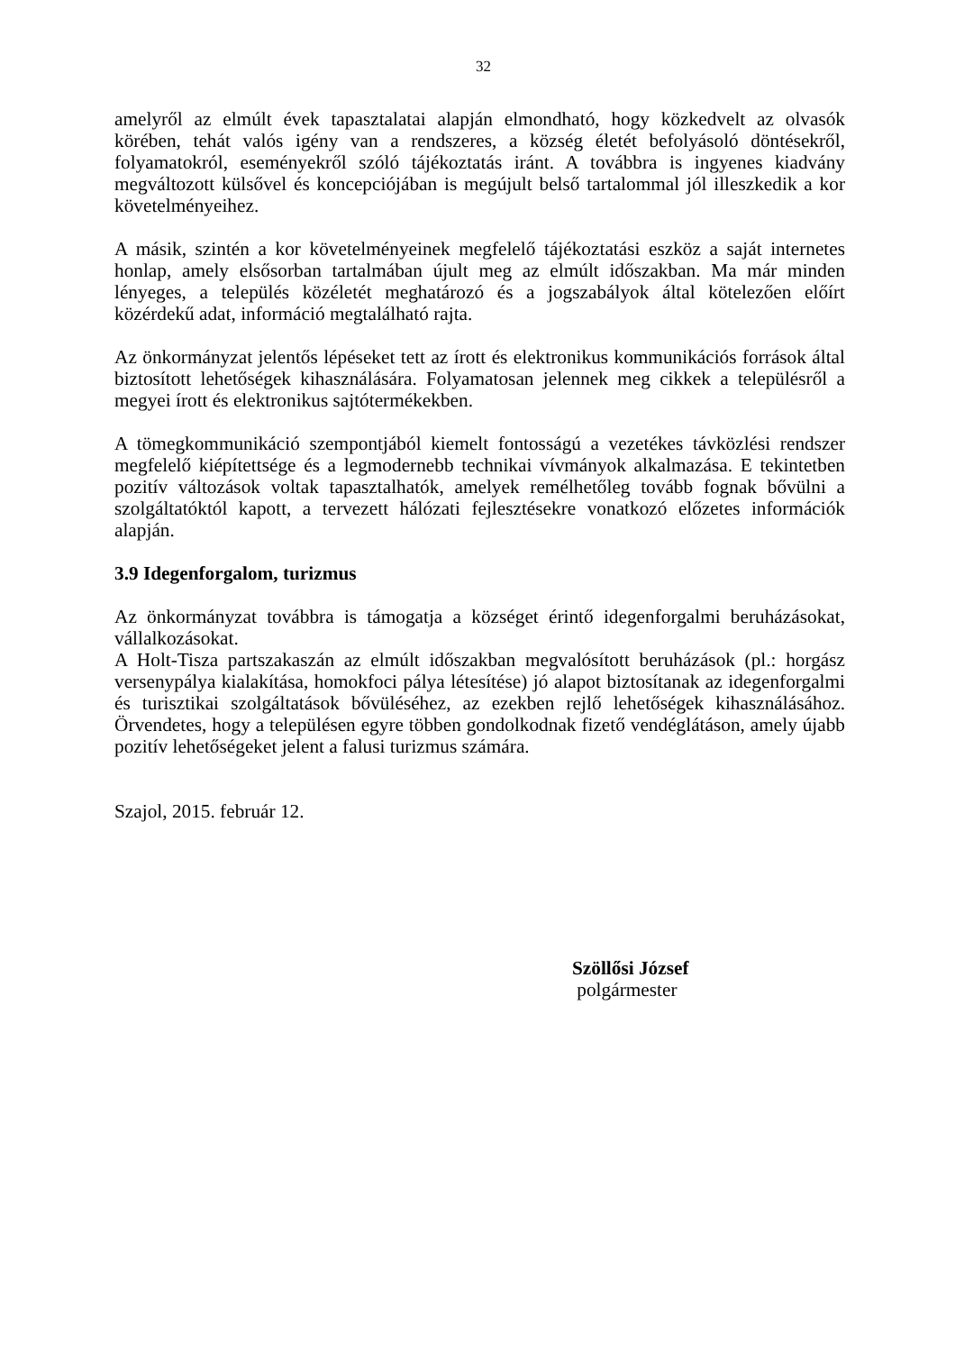32
amelyről az elmúlt évek tapasztalatai alapján elmondható, hogy közkedvelt az olvasók körében, tehát valós igény van a rendszeres, a község életét befolyásoló döntésekről, folyamatokról, eseményekről szóló tájékoztatás iránt. A továbbra is ingyenes kiadvány megváltozott külsővel és koncepciójában is megújult belső tartalommal jól illeszkedik a kor követelményeihez.
A másik, szintén a kor követelményeinek megfelelő tájékoztatási eszköz a saját internetes honlap, amely elsősorban tartalmában újult meg az elmúlt időszakban. Ma már minden lényeges, a település közéletét meghatározó és a jogszabályok által kötelezően előírt közérdekű adat, információ megtalálható rajta.
Az önkormányzat jelentős lépéseket tett az írott és elektronikus kommunikációs források által biztosított lehetőségek kihasználására. Folyamatosan jelennek meg cikkek a településről a megyei írott és elektronikus sajtótermékekben.
A tömegkommunikáció szempontjából kiemelt fontosságú a vezetékes távközlési rendszer megfelelő kiépítettsége és a legmodernebb technikai vívmányok alkalmazása. E tekintetben pozitív változások voltak tapasztalhatók, amelyek remélhetőleg tovább fognak bővülni a szolgáltatóktól kapott, a tervezett hálózati fejlesztésekre vonatkozó előzetes információk alapján.
3.9 Idegenforgalom, turizmus
Az önkormányzat továbbra is támogatja a községet érintő idegenforgalmi beruházásokat, vállalkozásokat.
A Holt-Tisza partszakaszán az elmúlt időszakban megvalósított beruházások (pl.: horgász versenypálya kialakítása, homokfoci pálya létesítése) jó alapot biztosítanak az idegenforgalmi és turisztikai szolgáltatások bővüléséhez, az ezekben rejlő lehetőségek kihasználásához. Örvendetes, hogy a településen egyre többen gondolkodnak fizető vendéglátáson, amely újabb pozitív lehetőségeket jelent a falusi turizmus számára.
Szajol, 2015. február 12.
Szöllősi József
polgármester